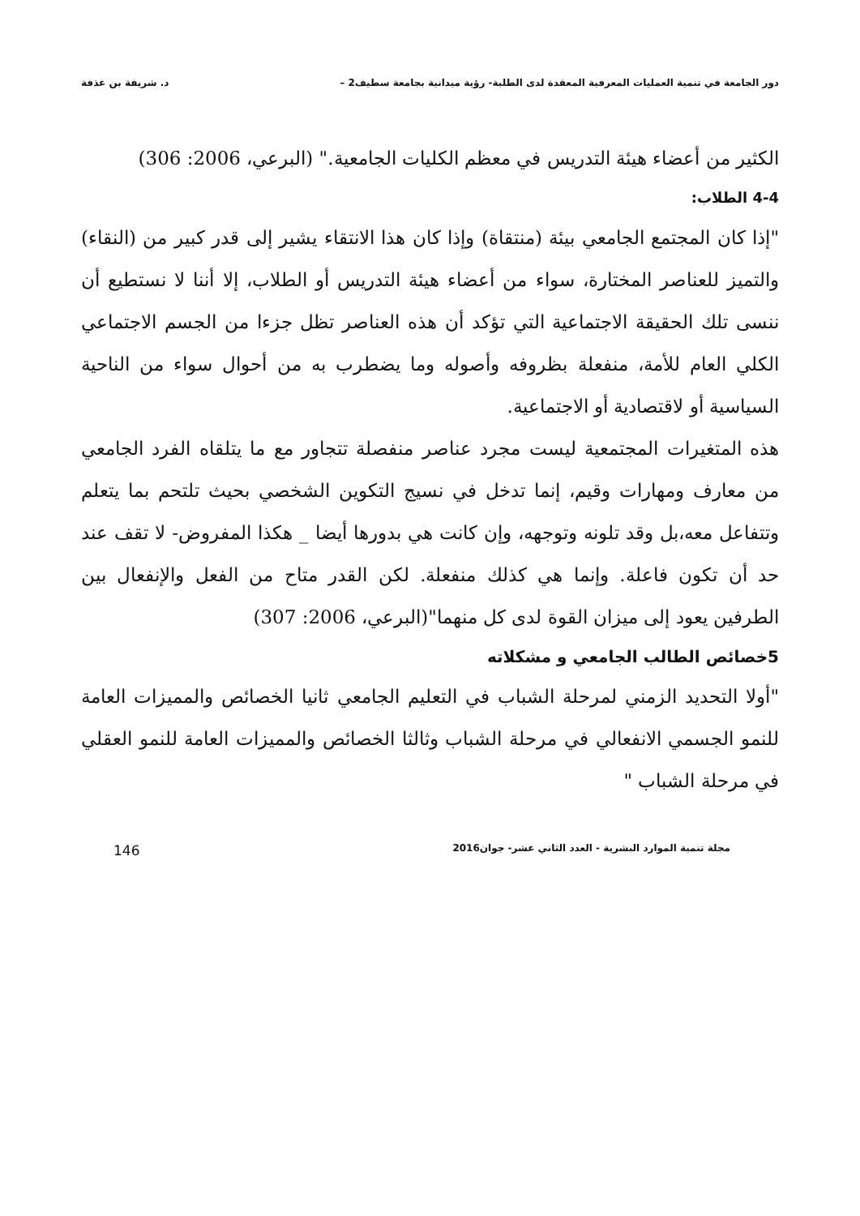دور الجامعة في تنمية العمليات المعرفية المعقدة لدى الطلبة- رؤية ميدانية بجامعة سطيف2 – د. شريفة بن غذفة
الكثير من أعضاء هيئة التدريس في معظم الكليات الجامعية." (البرعي، 2006: 306)
4-4 الطلاب:
"إذا كان المجتمع الجامعي بيئة (منتقاة) وإذا كان هذا الانتقاء يشير إلى قدر كبير من (النقاء) والتميز للعناصر المختارة، سواء من أعضاء هيئة التدريس أو الطلاب، إلا أننا لا نستطيع أن ننسى تلك الحقيقة الاجتماعية التي تؤكد أن هذه العناصر تظل جزءا من الجسم الاجتماعي الكلي العام للأمة، منفعلة بظروفه وأصوله وما يضطرب به من أحوال سواء من الناحية السياسية أو لاقتصادية أو الاجتماعية.
هذه المتغيرات المجتمعية ليست مجرد عناصر منفصلة تتجاور مع ما يتلقاه الفرد الجامعي من معارف ومهارات وقيم، إنما تدخل في نسيج التكوين الشخصي بحيث تلتحم بما يتعلم وتتفاعل معه،بل وقد تلونه وتوجهه، وإن كانت هي بدورها أيضا _ هكذا المفروض- لا تقف عند حد أن تكون فاعلة. وإنما هي كذلك منفعلة. لكن القدر متاح من الفعل والإنفعال بين الطرفين يعود إلى ميزان القوة لدى كل منهما"(البرعي، 2006: 307)
5خصائص الطالب الجامعي و مشكلاته
"أولا التحديد الزمني لمرحلة الشباب في التعليم الجامعي ثانيا الخصائص والمميزات العامة للنمو الجسمي الانفعالي في مرحلة الشباب وثالثا الخصائص والمميزات العامة للنمو العقلي في مرحلة الشباب "
مجلة تنمية الموارد البشرية - العدد الثاني عشر- جوان2016 146